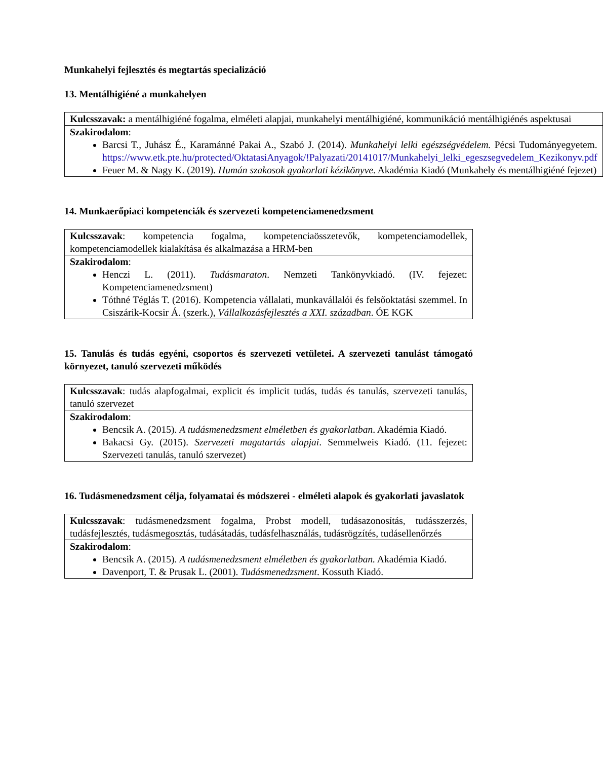Munkahelyi fejlesztés és megtartás specializáció
13. Mentálhigiéné a munkahelyen
| Kulcsszavak: a mentálhigiéné fogalma, elméleti alapjai, munkahelyi mentálhigiéné, kommunikáció mentálhigiénés aspektusai |
| Szakirodalom : Barcsi T., Juhász É., Karamánné Pakai A., Szabó J. (2014). Munkahelyi lelki egészségvédelem. Pécsi Tudományegyetem. https://www.etk.pte.hu/protected/OktatasiAnyagok/!Palyazati/20141017/Munkahelyi_lelki_egeszsegvedelem_Kezikonyv.pdf Feuer M. & Nagy K. (2019). Humán szakosok gyakorlati kézikönyve . Akadémia Kiadó (Munkahely és mentálhigiéné fejezet) |
14. Munkaerőpiaci kompetenciák és szervezeti kompetenciamenedzsment
| Kulcsszavak : kompetencia fogalma, kompetenciaösszetevők, kompetenciamodellek, kompetenciamodellek kialakítása és alkalmazása a HRM-ben |
| Szakirodalom : Henczi L. (2011). Tudásmaraton . Nemzeti Tankönyvkiadó. (IV. fejezet: Kompetenciamenedzsment) Tóthné Téglás T. (2016). Kompetencia vállalati, munkavállalói és felsőoktatási szemmel. In Csiszárik-Kocsir Á. (szerk.), Vállalkozásfejlesztés a XXI. században . ÓE KGK |
15. Tanulás és tudás egyéni, csoportos és szervezeti vetületei. A szervezeti tanulást támogató környezet, tanuló szervezeti működés
| Kulcsszavak : tudás alapfogalmai, explicit és implicit tudás, tudás és tanulás, szervezeti tanulás, tanuló szervezet |
| Szakirodalom : Bencsik A. (2015). A tudásmenedzsment elméletben és gyakorlatban . Akadémia Kiadó. Bakacsi Gy. (2015). Szervezeti magatartás alapjai . Semmelweis Kiadó. (11. fejezet: Szervezeti tanulás, tanuló szervezet) |
16. Tudásmenedzsment célja, folyamatai és módszerei - elméleti alapok és gyakorlati javaslatok
| Kulcsszavak : tudásmenedzsment fogalma, Probst modell, tudásazonosítás, tudásszerzés, tudásfejlesztés, tudásmegosztás, tudásátadás, tudásfelhasználás, tudásrögzítés, tudásellenőrzés |
| Szakirodalom : Bencsik A. (2015). A tudásmenedzsment elméletben és gyakorlatban. Akadémia Kiadó. Davenport, T. & Prusak L. (2001). Tudásmenedzsment . Kossuth Kiadó. |